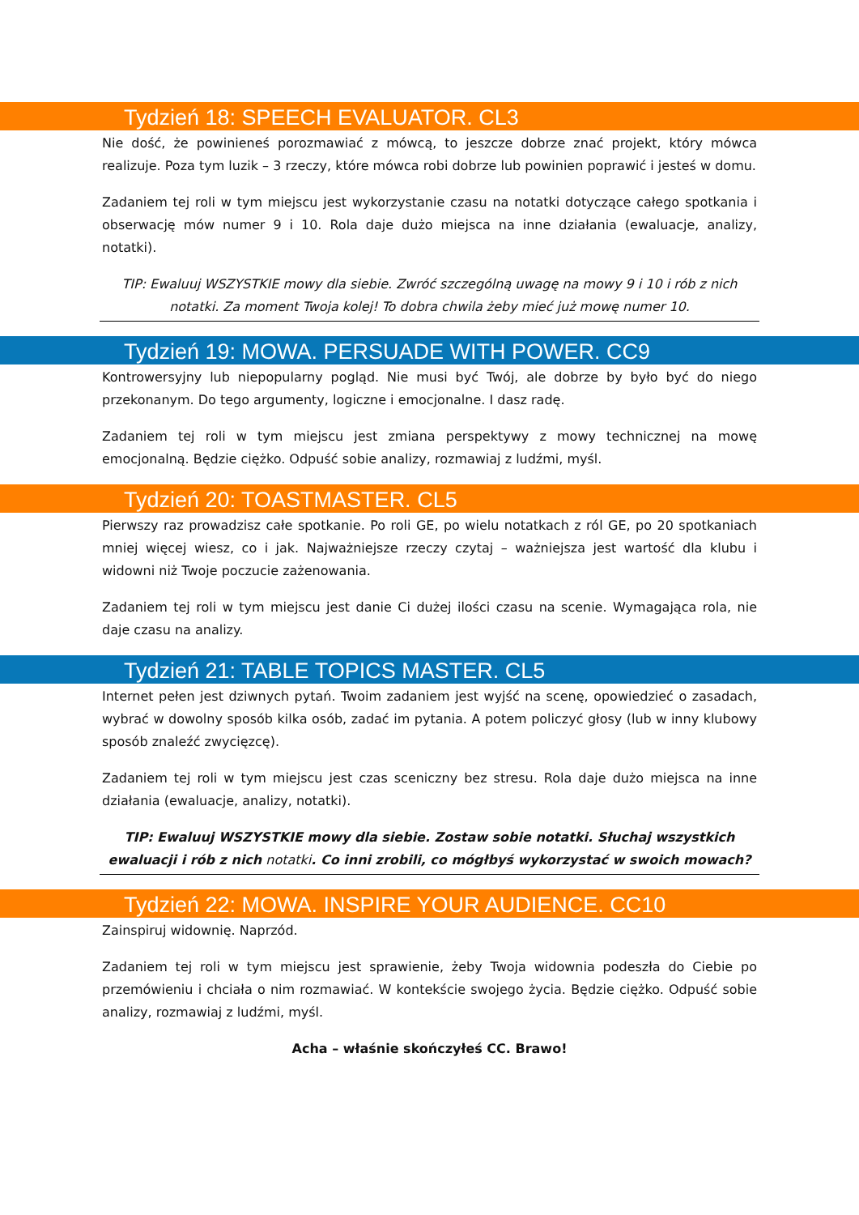Tydzień 18: SPEECH EVALUATOR. CL3
Nie dość, że powinieneś porozmawiać z mówcą, to jeszcze dobrze znać projekt, który mówca realizuje. Poza tym luzik – 3 rzeczy, które mówca robi dobrze lub powinien poprawić i jesteś w domu.
Zadaniem tej roli w tym miejscu jest wykorzystanie czasu na notatki dotyczące całego spotkania i obserwację mów numer 9 i 10. Rola daje dużo miejsca na inne działania (ewaluacje, analizy, notatki).
TIP: Ewaluuj WSZYSTKIE mowy dla siebie. Zwróć szczególną uwagę na mowy 9 i 10 i rób z nich notatki. Za moment Twoja kolej! To dobra chwila żeby mieć już mowę numer 10.
Tydzień 19: MOWA. PERSUADE WITH POWER. CC9
Kontrowersyjny lub niepopularny pogląd. Nie musi być Twój, ale dobrze by było być do niego przekonanym. Do tego argumenty, logiczne i emocjonalne. I dasz radę.
Zadaniem tej roli w tym miejscu jest zmiana perspektywy z mowy technicznej na mowę emocjonalną. Będzie ciężko. Odpuść sobie analizy, rozmawiaj z ludźmi, myśl.
Tydzień 20: TOASTMASTER. CL5
Pierwszy raz prowadzisz całe spotkanie. Po roli GE, po wielu notatkach z ról GE, po 20 spotkaniach mniej więcej wiesz, co i jak. Najważniejsze rzeczy czytaj – ważniejsza jest wartość dla klubu i widowni niż Twoje poczucie zażenowania.
Zadaniem tej roli w tym miejscu jest danie Ci dużej ilości czasu na scenie. Wymagająca rola, nie daje czasu na analizy.
Tydzień 21: TABLE TOPICS MASTER. CL5
Internet pełen jest dziwnych pytań. Twoim zadaniem jest wyjść na scenę, opowiedzieć o zasadach, wybrać w dowolny sposób kilka osób, zadać im pytania. A potem policzyć głosy (lub w inny klubowy sposób znaleźć zwycięzcę).
Zadaniem tej roli w tym miejscu jest czas sceniczny bez stresu. Rola daje dużo miejsca na inne działania (ewaluacje, analizy, notatki).
TIP: Ewaluuj WSZYSTKIE mowy dla siebie. Zostaw sobie notatki. Słuchaj wszystkich ewaluacji i rób z nich notatki. Co inni zrobili, co mógłbyś wykorzystać w swoich mowach?
Tydzień 22: MOWA. INSPIRE YOUR AUDIENCE. CC10
Zainspiruj widownię. Naprzód.
Zadaniem tej roli w tym miejscu jest sprawienie, żeby Twoja widownia podeszła do Ciebie po przemówieniu i chciała o nim rozmawiać. W kontekście swojego życia. Będzie ciężko. Odpuść sobie analizy, rozmawiaj z ludźmi, myśl.
Acha – właśnie skończyłeś CC. Brawo!